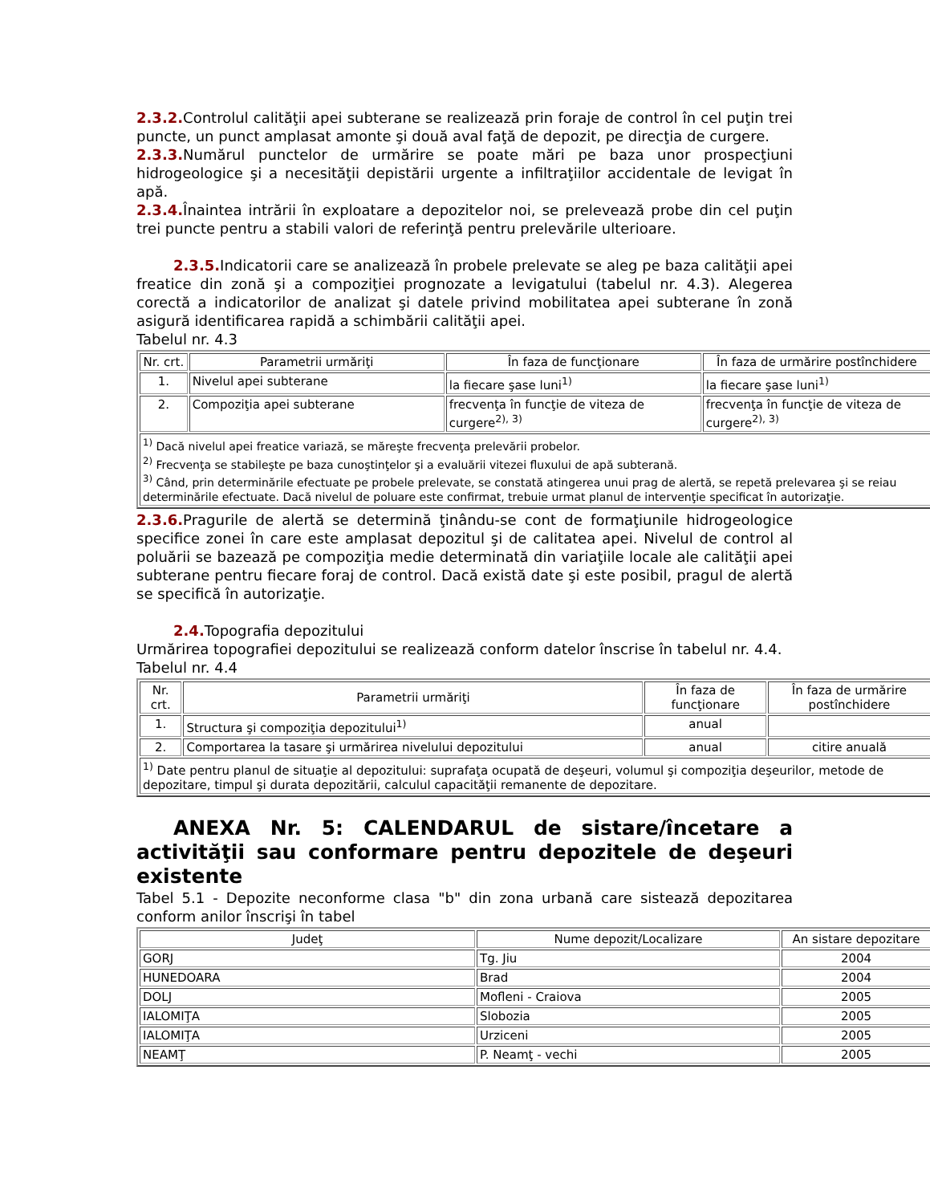2.3.2. Controlul calităţii apei subterane se realizează prin foraje de control în cel puţin trei puncte, un punct amplasat amonte şi două aval faţă de depozit, pe direcţia de curgere.
2.3.3. Numărul punctelor de urmărire se poate mări pe baza unor prospecţiuni hidrogeologice şi a necesităţii depistării urgente a infiltraţiilor accidentale de levigat în apă.
2.3.4. Înaintea intrării în exploatare a depozitelor noi, se prelevează probe din cel puţin trei puncte pentru a stabili valori de referinţă pentru prelevările ulterioare.
2.3.5. Indicatorii care se analizează în probele prelevate se aleg pe baza calităţii apei freatice din zonă şi a compoziţiei prognozate a levigatului (tabelul nr. 4.3). Alegerea corectă a indicatorilor de analizat şi datele privind mobilitatea apei subterane în zonă asigură identificarea rapidă a schimbării calităţii apei.
Tabelul nr. 4.3
| Nr. crt. | Parametrii urmăriţi | În faza de funcţionare | În faza de urmărire postînchidere |
| 1. | Nivelul apei subterane | la fiecare şase luni<sup>1)</sup> | la fiecare şase luni<sup>1)</sup> |
| 2. | Compoziţia apei subterane | frecvenţa în funcţie de viteza de curgere<sup>2), 3)</sup> | frecvenţa în funcţie de viteza de curgere<sup>2), 3)</sup> |
| <sup>1)</sup> Dacă nivelul apei freatice variază, se măreşte frecvenţa prelevării probelor. <sup>2)</sup> Frecvenţa se stabileşte pe baza cunoştinţelor şi a evaluării vitezei fluxului de apă subterană. <sup>3)</sup> Când, prin determinările efectuate pe probele prelevate, se constată atingerea unui prag de alertă, se repetă prelevarea şi se reiau determinările efectuate. Dacă nivelul de poluare este confirmat, trebuie urmat planul de intervenţie specificat în autorizaţie. | | | |
2.3.6. Pragurile de alertă se determină ţinându-se cont de formaţiunile hidrogeologice specifice zonei în care este amplasat depozitul şi de calitatea apei. Nivelul de control al poluării se bazează pe compoziţia medie determinată din variaţiile locale ale calităţii apei subterane pentru fiecare foraj de control. Dacă există date şi este posibil, pragul de alertă se specifică în autorizaţie.
2.4. Topografia depozitului
Urmărirea topografiei depozitului se realizează conform datelor înscrise în tabelul nr. 4.4.
Tabelul nr. 4.4
| Nr. crt. | Parametrii urmăriţi | În faza de funcţionare | În faza de urmărire postînchidere |
| 1. | Structura şi compoziţia depozitului<sup>1)</sup> | anual | |
| 2. | Comportarea la tasare şi urmărirea nivelului depozitului | anual | citire anuală |
| <sup>1)</sup> Date pentru planul de situaţie al depozitului: suprafaţa ocupată de deşeuri, volumul şi compoziţia deşeurilor, metode de depozitare, timpul şi durata depozitării, calculul capacităţii remanente de depozitare. | | | |
ANEXA Nr. 5: CALENDARUL de sistare/încetare a activităţii sau conformare pentru depozitele de deşeuri existente
Tabel 5.1 - Depozite neconforme clasa "b" din zona urbană care sistează depozitarea conform anilor înscrişi în tabel
| Judeţ | Nume depozit/Localizare | An sistare depozitare |
| GORJ | Tg. Jiu | 2004 |
| HUNEDOARA | Brad | 2004 |
| DOLJ | Mofleni - Craiova | 2005 |
| IALOMIŢA | Slobozia | 2005 |
| IALOMIŢA | Urziceni | 2005 |
| NEAMŢ | P. Neamţ - vechi | 2005 |